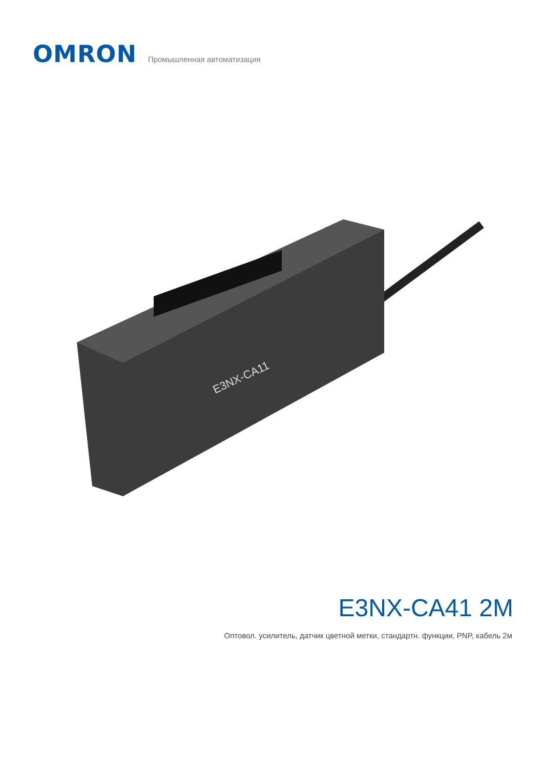OMRON
Промышленная автоматизация
E3NX-CA11
E3NX-CA41 2M
Оптовол. усилитель, датчик цветной метки, стандартн. функции, PNP, кабель 2м